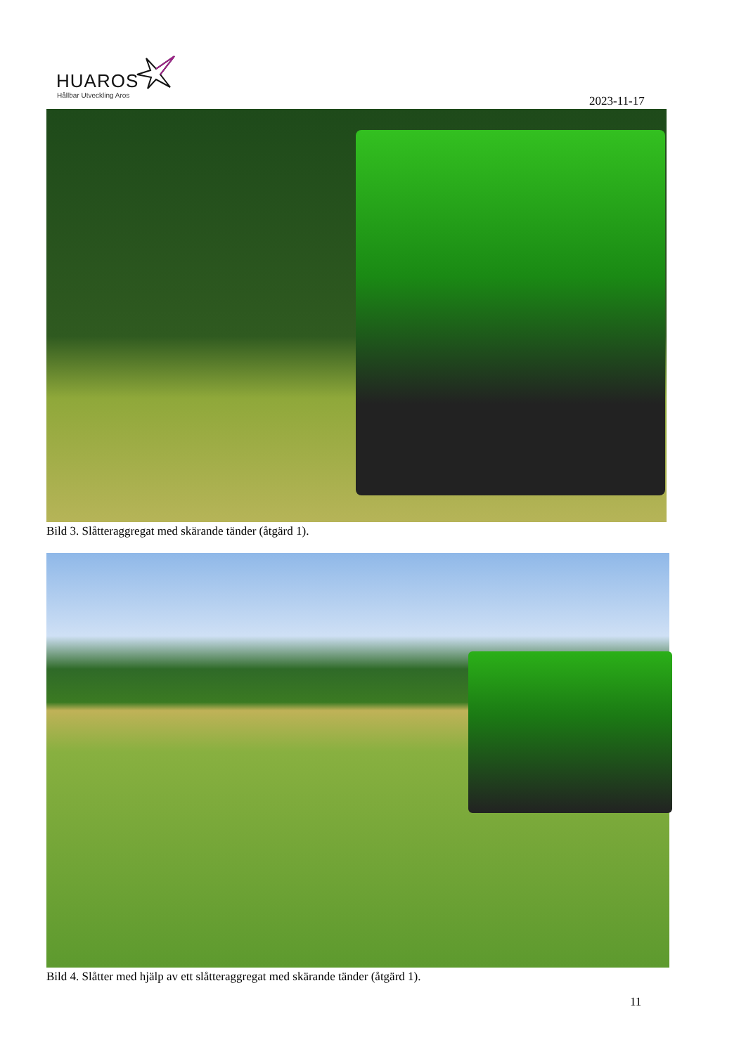HUAROS
Hållbar Utveckling Aros
2023-11-17
Bild 3. Slåtteraggregat med skärande tänder (åtgärd 1).
Bild 4. Slåtter med hjälp av ett slåtteraggregat med skärande tänder (åtgärd 1).
11